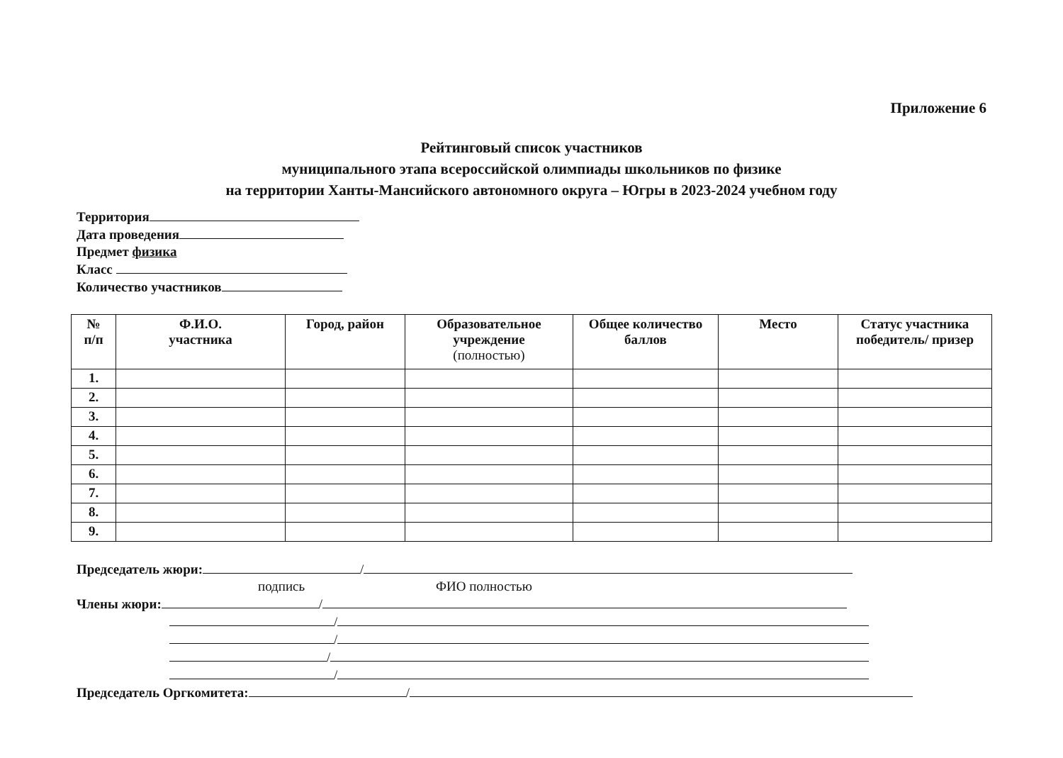Приложение 6
Рейтинговый список участников
муниципального этапа всероссийской олимпиады школьников по физике
на территории Ханты-Мансийского автономного округа – Югры в 2023-2024 учебном году
Территория
Дата проведения
Предмет физика
Класс
Количество участников
| № п/п | Ф.И.О. участника | Город, район | Образовательное учреждение (полностью) | Общее количество баллов | Место | Статус участника победитель/ призер |
| --- | --- | --- | --- | --- | --- | --- |
| 1. | | | | | | |
| 2. | | | | | | |
| 3. | | | | | | |
| 4. | | | | | | |
| 5. | | | | | | |
| 6. | | | | | | |
| 7. | | | | | | |
| 8. | | | | | | |
| 9. | | | | | | |
Председатель жюри: /
подпись ФИО полностью
Члены жюри: /
/
/
/
/
Председатель Оргкомитета: /